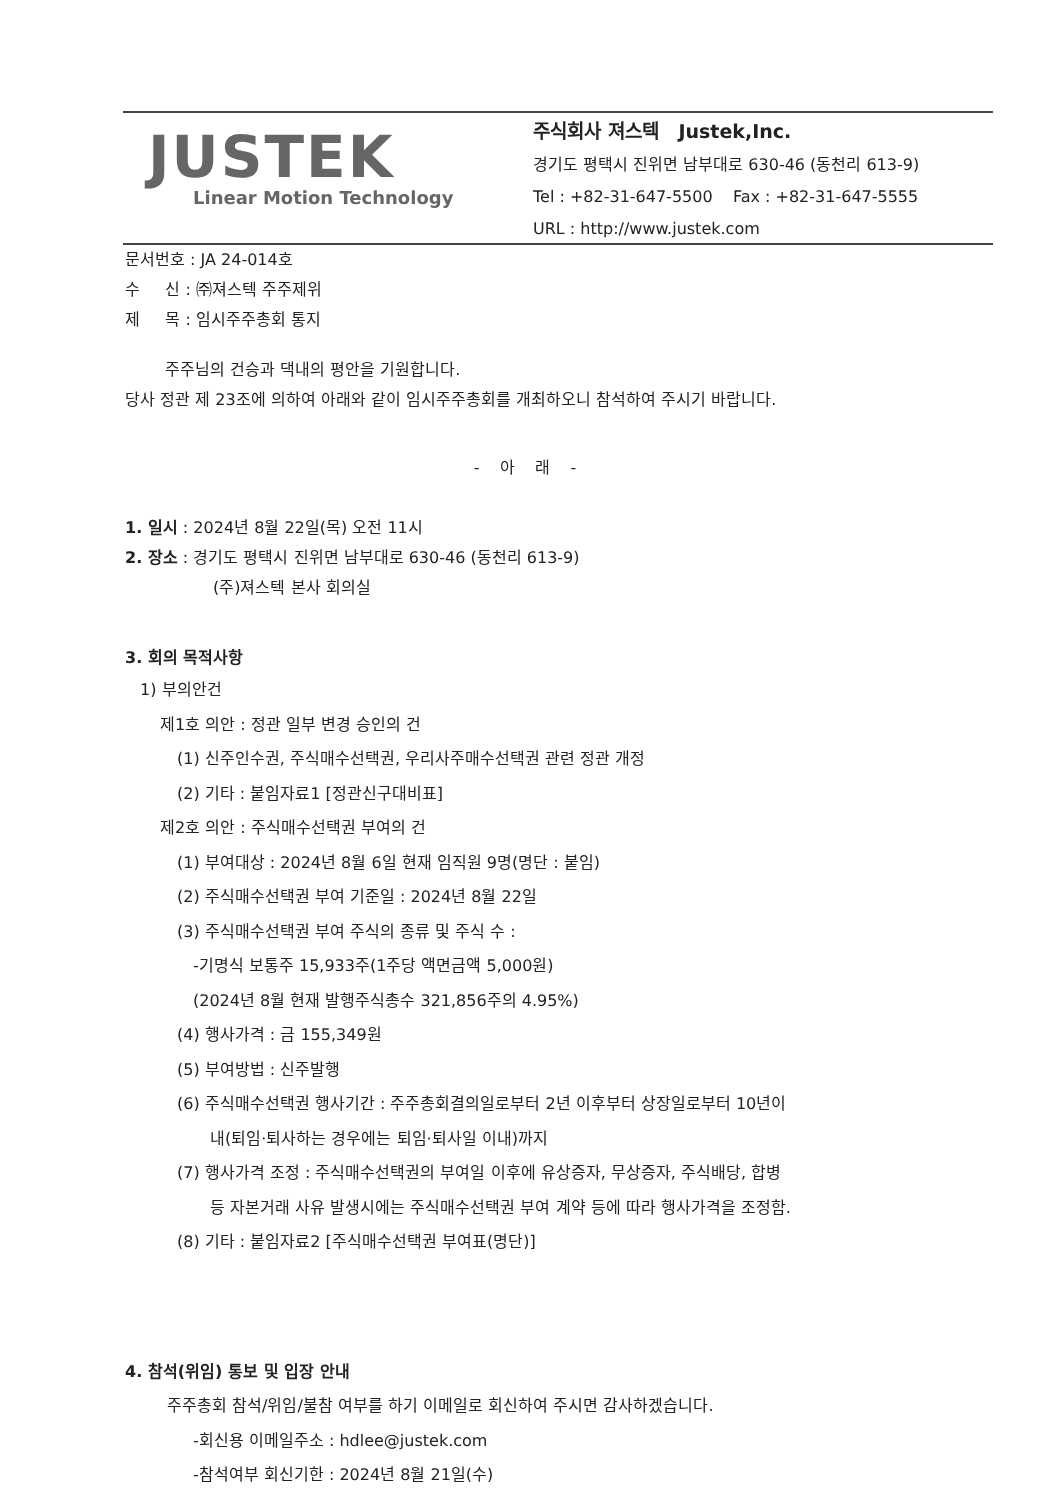JUSTEK
Linear Motion Technology
주식회사 져스텍 Justek,Inc.
경기도 평택시 진위면 남부대로 630-46 (동천리 613-9)
Tel : +82-31-647-5500 Fax : +82-31-647-5555
URL : http://www.justek.com
문서번호 : JA 24-014호
수 신 : ㈜져스텍 주주제위
제 목 : 임시주주총회 통지
주주님의 건승과 댁내의 평안을 기원합니다.
당사 정관 제 23조에 의하여 아래와 같이 임시주주총회를 개최하오니 참석하여 주시기 바랍니다.
- 아 래 -
1. 일시 : 2024년 8월 22일(목) 오전 11시
2. 장소 : 경기도 평택시 진위면 남부대로 630-46 (동천리 613-9)
(주)져스텍 본사 회의실
3. 회의 목적사항
1) 부의안건
제1호 의안 : 정관 일부 변경 승인의 건
(1) 신주인수권, 주식매수선택권, 우리사주매수선택권 관련 정관 개정
(2) 기타 : 붙임자료1 [정관신구대비표]
제2호 의안 : 주식매수선택권 부여의 건
(1) 부여대상 : 2024년 8월 6일 현재 임직원 9명(명단 : 붙임)
(2) 주식매수선택권 부여 기준일 : 2024년 8월 22일
(3) 주식매수선택권 부여 주식의 종류 및 주식 수 :
-기명식 보통주 15,933주(1주당 액면금액 5,000원)
(2024년 8월 현재 발행주식총수 321,856주의 4.95%)
(4) 행사가격 : 금 155,349원
(5) 부여방법 : 신주발행
(6) 주식매수선택권 행사기간 : 주주총회결의일로부터 2년 이후부터 상장일로부터 10년이
내(퇴임·퇴사하는 경우에는 퇴임·퇴사일 이내)까지
(7) 행사가격 조정 : 주식매수선택권의 부여일 이후에 유상증자, 무상증자, 주식배당, 합병
등 자본거래 사유 발생시에는 주식매수선택권 부여 계약 등에 따라 행사가격을 조정함.
(8) 기타 : 붙임자료2 [주식매수선택권 부여표(명단)]
4. 참석(위임) 통보 및 입장 안내
주주총회 참석/위임/불참 여부를 하기 이메일로 회신하여 주시면 감사하겠습니다.
-회신용 이메일주소 : hdlee@justek.com
-참석여부 회신기한 : 2024년 8월 21일(수)